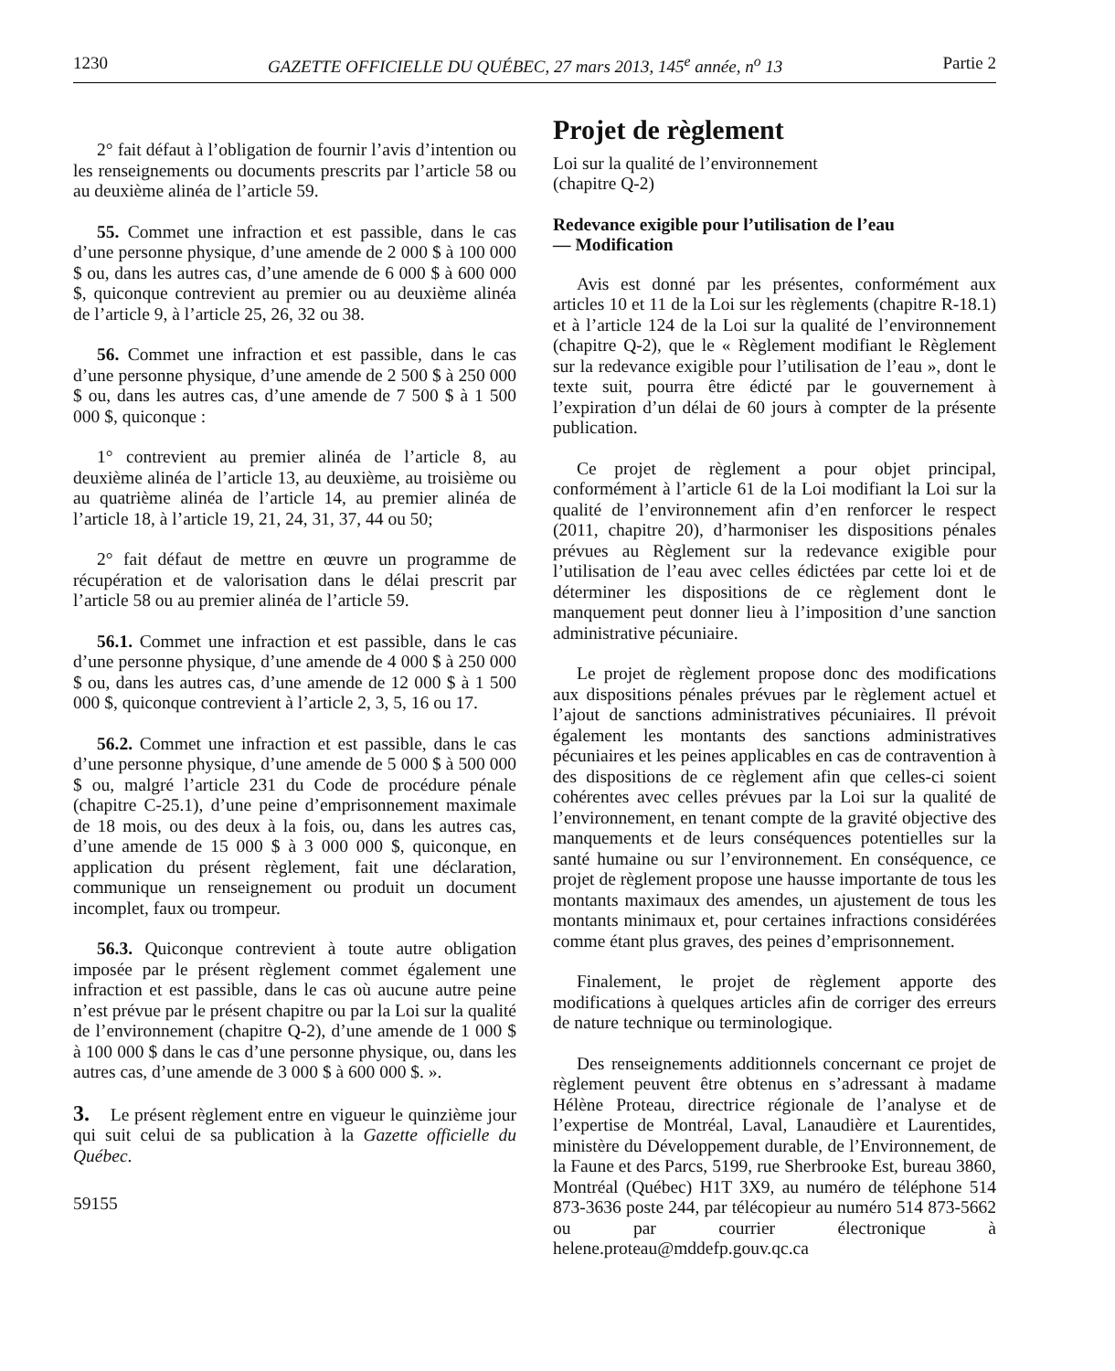1230 GAZETTE OFFICIELLE DU QUÉBEC, 27 mars 2013, 145<sup>e</sup> année, n<sup>o</sup> 13 Partie 2
2° fait défaut à l’obligation de fournir l’avis d’intention ou les renseignements ou documents prescrits par l’article 58 ou au deuxième alinéa de l’article 59.
55. Commet une infraction et est passible, dans le cas d’une personne physique, d’une amende de 2 000 $ à 100 000 $ ou, dans les autres cas, d’une amende de 6 000 $ à 600 000 $, quiconque contrevient au premier ou au deuxième alinéa de l’article 9, à l’article 25, 26, 32 ou 38.
56. Commet une infraction et est passible, dans le cas d’une personne physique, d’une amende de 2 500 $ à 250 000 $ ou, dans les autres cas, d’une amende de 7 500 $ à 1 500 000 $, quiconque :
1° contrevient au premier alinéa de l’article 8, au deuxième alinéa de l’article 13, au deuxième, au troisième ou au quatrième alinéa de l’article 14, au premier alinéa de l’article 18, à l’article 19, 21, 24, 31, 37, 44 ou 50;
2° fait défaut de mettre en œuvre un programme de récupération et de valorisation dans le délai prescrit par l’article 58 ou au premier alinéa de l’article 59.
56.1. Commet une infraction et est passible, dans le cas d’une personne physique, d’une amende de 4 000 $ à 250 000 $ ou, dans les autres cas, d’une amende de 12 000 $ à 1 500 000 $, quiconque contrevient à l’article 2, 3, 5, 16 ou 17.
56.2. Commet une infraction et est passible, dans le cas d’une personne physique, d’une amende de 5 000 $ à 500 000 $ ou, malgré l’article 231 du Code de procédure pénale (chapitre C-25.1), d’une peine d’emprisonnement maximale de 18 mois, ou des deux à la fois, ou, dans les autres cas, d’une amende de 15 000 $ à 3 000 000 $, quiconque, en application du présent règlement, fait une déclaration, communique un renseignement ou produit un document incomplet, faux ou trompeur.
56.3. Quiconque contrevient à toute autre obligation imposée par le présent règlement commet également une infraction et est passible, dans le cas où aucune autre peine n’est prévue par le présent chapitre ou par la Loi sur la qualité de l’environnement (chapitre Q-2), d’une amende de 1 000 $ à 100 000 $ dans le cas d’une personne physique, ou, dans les autres cas, d’une amende de 3 000 $ à 600 000 $. ».
3. Le présent règlement entre en vigueur le quinzième jour qui suit celui de sa publication à la Gazette officielle du Québec.
59155
Projet de règlement
Loi sur la qualité de l’environnement
(chapitre Q-2)
Redevance exigible pour l’utilisation de l’eau
— Modification
Avis est donné par les présentes, conformément aux articles 10 et 11 de la Loi sur les règlements (chapitre R-18.1) et à l’article 124 de la Loi sur la qualité de l’environnement (chapitre Q-2), que le « Règlement modifiant le Règlement sur la redevance exigible pour l’utilisation de l’eau », dont le texte suit, pourra être édicté par le gouvernement à l’expiration d’un délai de 60 jours à compter de la présente publication.
Ce projet de règlement a pour objet principal, conformément à l’article 61 de la Loi modifiant la Loi sur la qualité de l’environnement afin d’en renforcer le respect (2011, chapitre 20), d’harmoniser les dispositions pénales prévues au Règlement sur la redevance exigible pour l’utilisation de l’eau avec celles édictées par cette loi et de déterminer les dispositions de ce règlement dont le manquement peut donner lieu à l’imposition d’une sanction administrative pécuniaire.
Le projet de règlement propose donc des modifications aux dispositions pénales prévues par le règlement actuel et l’ajout de sanctions administratives pécuniaires. Il prévoit également les montants des sanctions administratives pécuniaires et les peines applicables en cas de contravention à des dispositions de ce règlement afin que celles-ci soient cohérentes avec celles prévues par la Loi sur la qualité de l’environnement, en tenant compte de la gravité objective des manquements et de leurs conséquences potentielles sur la santé humaine ou sur l’environnement. En conséquence, ce projet de règlement propose une hausse importante de tous les montants maximaux des amendes, un ajustement de tous les montants minimaux et, pour certaines infractions considérées comme étant plus graves, des peines d’emprisonnement.
Finalement, le projet de règlement apporte des modifications à quelques articles afin de corriger des erreurs de nature technique ou terminologique.
Des renseignements additionnels concernant ce projet de règlement peuvent être obtenus en s’adressant à madame Hélène Proteau, directrice régionale de l’analyse et de l’expertise de Montréal, Laval, Lanaudière et Laurentides, ministère du Développement durable, de l’Environnement, de la Faune et des Parcs, 5199, rue Sherbrooke Est, bureau 3860, Montréal (Québec) H1T 3X9, au numéro de téléphone 514 873-3636 poste 244, par télécopieur au numéro 514 873-5662 ou par courrier électronique à helene.proteau@mddefp.gouv.qc.ca